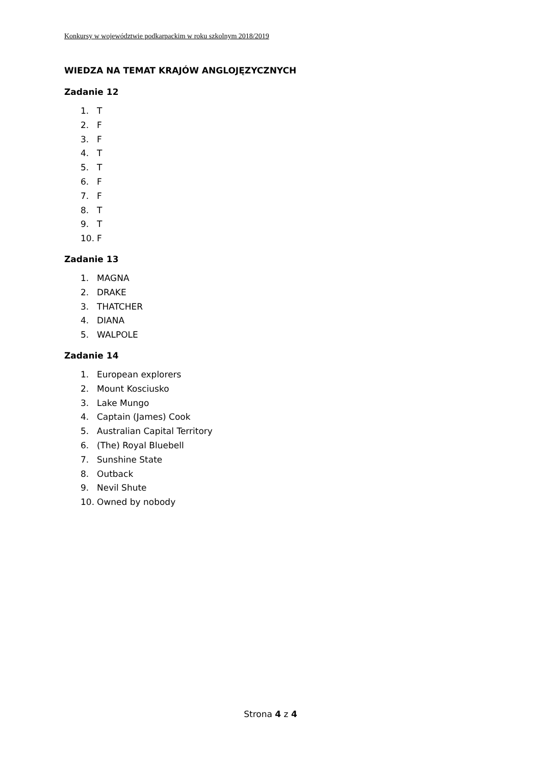Konkursy w województwie podkarpackim w roku szkolnym 2018/2019
WIEDZA NA TEMAT KRAJÓW ANGLOJĘZYCZNYCH
Zadanie 12
1. T
2. F
3. F
4. T
5. T
6. F
7. F
8. T
9. T
10. F
Zadanie 13
1. MAGNA
2. DRAKE
3. THATCHER
4. DIANA
5. WALPOLE
Zadanie 14
1. European explorers
2. Mount Kosciusko
3. Lake Mungo
4. Captain (James) Cook
5. Australian Capital Territory
6. (The) Royal Bluebell
7. Sunshine State
8. Outback
9. Nevil Shute
10. Owned by nobody
Strona 4 z 4